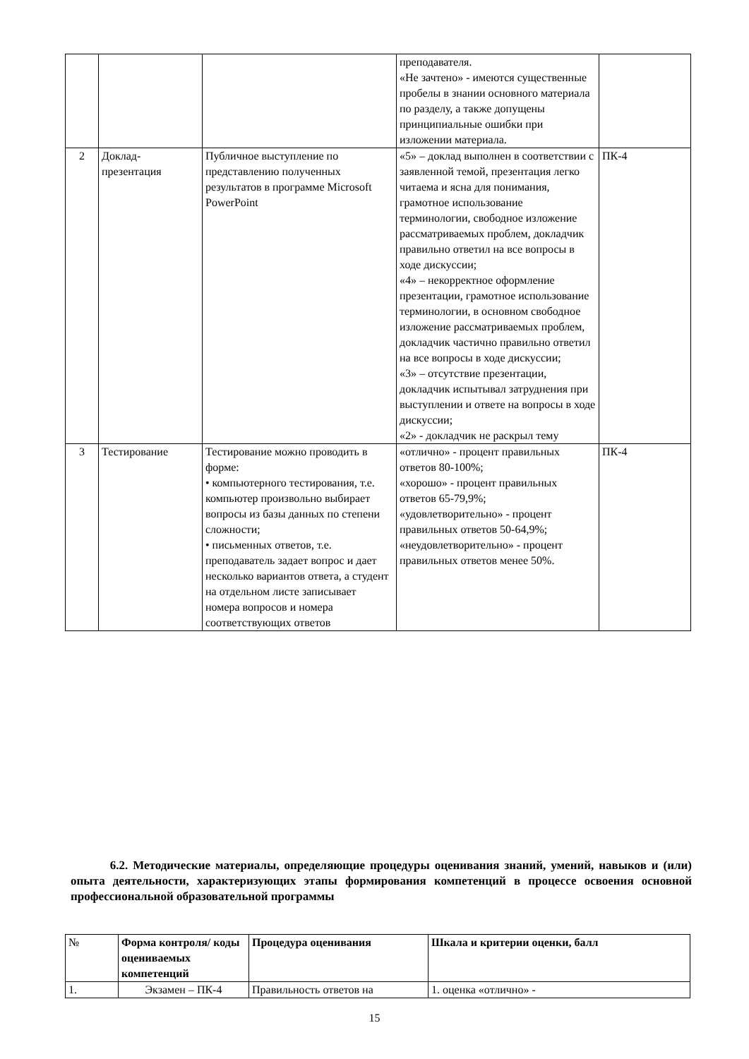| | | | преподавателя. «Не зачтено» - имеются существенные пробелы в знании основного материала по разделу, а также допущены принципиальные ошибки при изложении материала. | |
| 2 | Доклад-презентация | Публичное выступление по представлению полученных результатов в программе Microsoft PowerPoint | «5» – доклад выполнен в соответствии с заявленной темой, презентация легко читаема и ясна для понимания, грамотное использование терминологии, свободное изложение рассматриваемых проблем, докладчик правильно ответил на все вопросы в ходе дискуссии; «4» – некорректное оформление презентации, грамотное использование терминологии, в основном свободное изложение рассматриваемых проблем, докладчик частично правильно ответил на все вопросы в ходе дискуссии; «3» – отсутствие презентации, докладчик испытывал затруднения при выступлении и ответе на вопросы в ходе дискуссии; «2» - докладчик не раскрыл тему | ПК-4 |
| 3 | Тестирование | Тестирование можно проводить в форме: • компьютерного тестирования, т.е. компьютер произвольно выбирает вопросы из базы данных по степени сложности; • письменных ответов, т.е. преподаватель задает вопрос и дает несколько вариантов ответа, а студент на отдельном листе записывает номера вопросов и номера соответствующих ответов | «отлично» - процент правильных ответов 80-100%; «хорошо» - процент правильных ответов 65-79,9%; «удовлетворительно» - процент правильных ответов 50-64,9%; «неудовлетворительно» - процент правильных ответов менее 50%. | ПК-4 |
6.2. Методические материалы, определяющие процедуры оценивания знаний, умений, навыков и (или) опыта деятельности, характеризующих этапы формирования компетенций в процессе освоения основной профессиональной образовательной программы
| № | Форма контроля/ коды оцениваемых компетенций | Процедура оценивания | Шкала и критерии оценки, балл |
| --- | --- | --- | --- |
| 1. | Экзамен – ПК-4 | Правильность ответов на | 1. оценка «отлично» - |
15